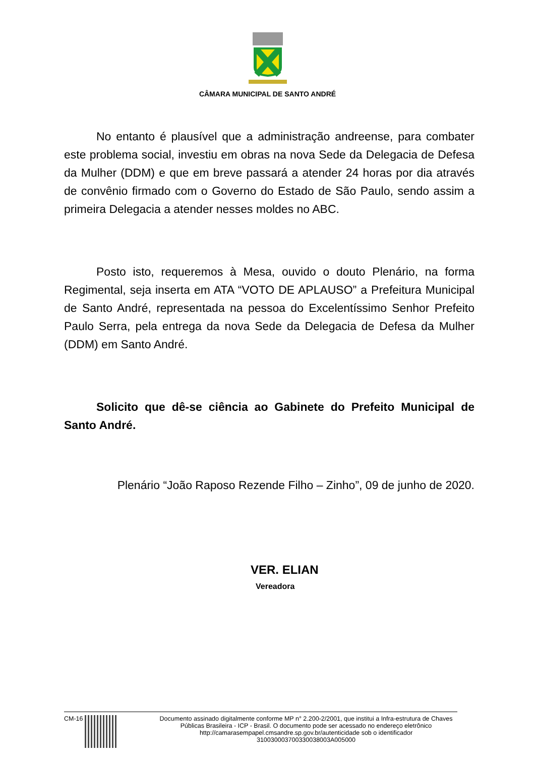CÂMARA MUNICIPAL DE SANTO ANDRÉ
No entanto é plausível que a administração andreense, para combater este problema social, investiu em obras na nova Sede da Delegacia de Defesa da Mulher (DDM) e que em breve passará a atender 24 horas por dia através de convênio firmado com o Governo do Estado de São Paulo, sendo assim a primeira Delegacia a atender nesses moldes no ABC.
Posto isto, requeremos à Mesa, ouvido o douto Plenário, na forma Regimental, seja inserta em ATA “VOTO DE APLAUSO” a Prefeitura Municipal de Santo André, representada na pessoa do Excelentíssimo Senhor Prefeito Paulo Serra, pela entrega da nova Sede da Delegacia de Defesa da Mulher (DDM) em Santo André.
Solicito que dê-se ciência ao Gabinete do Prefeito Municipal de Santo André.
Plenário “João Raposo Rezende Filho – Zinho”, 09 de junho de 2020.
VER. ELIAN
Vereadora
CM-16 Documento assinado digitalmente conforme MP n° 2.200-2/2001, que institui a Infra-estrutura de Chaves Públicas Brasileira - ICP - Brasil. O documento pode ser acessado no endereço eletrônico http://camarasempapel.cmsandre.sp.gov.br/autenticidade sob o identificador 310030003700330038003A005000